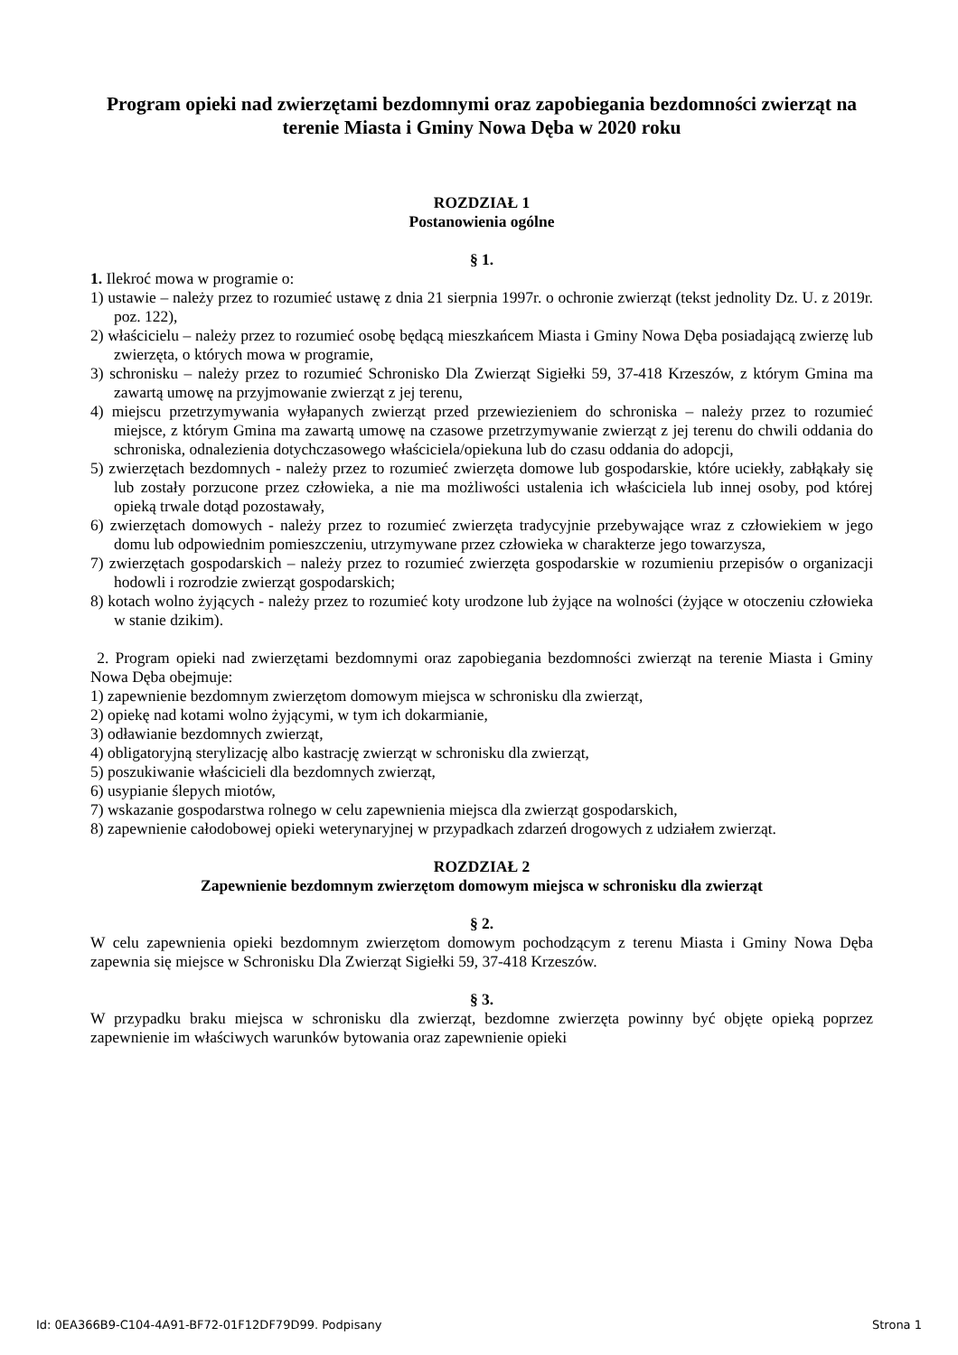Program opieki nad zwierzętami bezdomnymi oraz zapobiegania bezdomności zwierząt na terenie Miasta i Gminy Nowa Dęba w 2020 roku
ROZDZIAŁ 1
Postanowienia ogólne
§ 1.
1. Ilekroć mowa w programie o:
1) ustawie – należy przez to rozumieć ustawę z dnia 21 sierpnia 1997r. o ochronie zwierząt (tekst jednolity Dz. U. z 2019r. poz. 122),
2) właścicielu – należy przez to rozumieć osobę będącą mieszkańcem Miasta i Gminy Nowa Dęba posiadającą zwierzę lub zwierzęta, o których mowa w programie,
3) schronisku – należy przez to rozumieć Schronisko Dla Zwierząt Sigiełki 59, 37-418 Krzeszów, z którym Gmina ma zawartą umowę na przyjmowanie zwierząt z jej terenu,
4) miejscu przetrzymywania wyłapanych zwierząt przed przewiezieniem do schroniska – należy przez to rozumieć miejsce, z którym Gmina ma zawartą umowę na czasowe przetrzymywanie zwierząt z jej terenu do chwili oddania do schroniska, odnalezienia dotychczasowego właściciela/opiekuna lub do czasu oddania do adopcji,
5) zwierzętach bezdomnych - należy przez to rozumieć zwierzęta domowe lub gospodarskie, które uciekły, zabłąkały się lub zostały porzucone przez człowieka, a nie ma możliwości ustalenia ich właściciela lub innej osoby, pod której opieką trwale dotąd pozostawały,
6) zwierzętach domowych - należy przez to rozumieć zwierzęta tradycyjnie przebywające wraz z człowiekiem w jego domu lub odpowiednim pomieszczeniu, utrzymywane przez człowieka w charakterze jego towarzysza,
7) zwierzętach gospodarskich – należy przez to rozumieć zwierzęta gospodarskie w rozumieniu przepisów o organizacji hodowli i rozrodzie zwierząt gospodarskich;
8) kotach wolno żyjących - należy przez to rozumieć koty urodzone lub żyjące na wolności (żyjące w otoczeniu człowieka w stanie dzikim).
2. Program opieki nad zwierzętami bezdomnymi oraz zapobiegania bezdomności zwierząt na terenie Miasta i Gminy Nowa Dęba obejmuje:
1) zapewnienie bezdomnym zwierzętom domowym miejsca w schronisku dla zwierząt,
2) opiekę nad kotami wolno żyjącymi, w tym ich dokarmianie,
3) odławianie bezdomnych zwierząt,
4) obligatoryjną sterylizację albo kastrację zwierząt w schronisku dla zwierząt,
5) poszukiwanie właścicieli dla bezdomnych zwierząt,
6) usypianie ślepych miotów,
7) wskazanie gospodarstwa rolnego w celu zapewnienia miejsca dla zwierząt gospodarskich,
8) zapewnienie całodobowej opieki weterynaryjnej w przypadkach zdarzeń drogowych z udziałem zwierząt.
ROZDZIAŁ 2
Zapewnienie bezdomnym zwierzętom domowym miejsca w schronisku dla zwierząt
§ 2.
W celu zapewnienia opieki bezdomnym zwierzętom domowym pochodzącym z terenu Miasta i Gminy Nowa Dęba zapewnia się miejsce w Schronisku Dla Zwierząt Sigiełki 59, 37-418 Krzeszów.
§ 3.
W przypadku braku miejsca w schronisku dla zwierząt, bezdomne zwierzęta powinny być objęte opieką poprzez zapewnienie im właściwych warunków bytowania oraz zapewnienie opieki
Id: 0EA366B9-C104-4A91-BF72-01F12DF79D99. Podpisany Strona 1